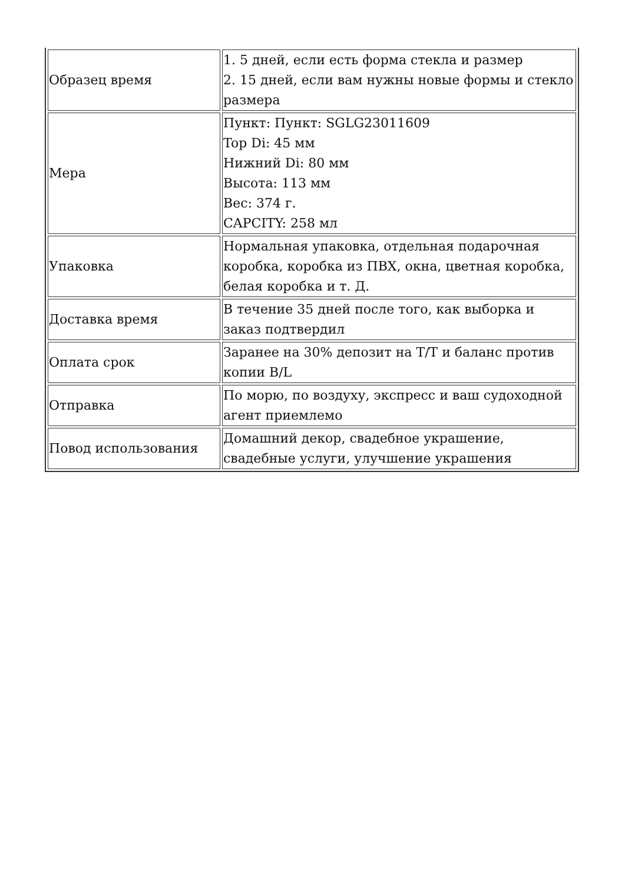| Образец время | 1. 5 дней, если есть форма стекла и размер 2. 15 дней, если вам нужны новые формы и стекло размера |
| Мера | Пункт: Пункт: SGLG23011609 Top Di: 45 мм Нижний Di: 80 мм Высота: 113 мм Вес: 374 г. CAPCITY: 258 мл |
| Упаковка | Нормальная упаковка, отдельная подарочная коробка, коробка из ПВХ, окна, цветная коробка, белая коробка и т. Д. |
| Доставка время | В течение 35 дней после того, как выборка и заказ подтвердил |
| Оплата срок | Заранее на 30% депозит на T/T и баланс против копии B/L |
| Отправка | По морю, по воздуху, экспресс и ваш судоходной агент приемлемо |
| Повод использования | Домашний декор, свадебное украшение, свадебные услуги, улучшение украшения |